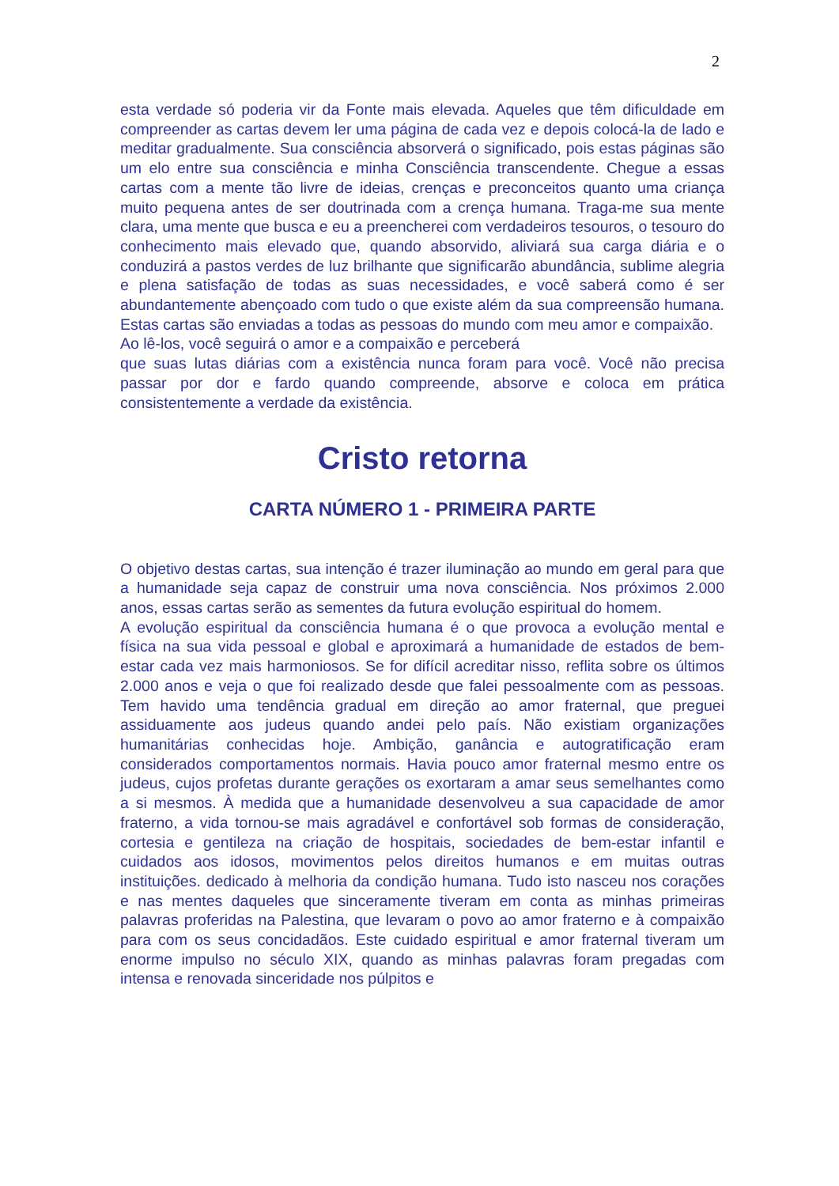2
esta verdade só poderia vir da Fonte mais elevada. Aqueles que têm dificuldade em compreender as cartas devem ler uma página de cada vez e depois colocá-la de lado e meditar gradualmente. Sua consciência absorverá o significado, pois estas páginas são um elo entre sua consciência e minha Consciência transcendente. Chegue a essas cartas com a mente tão livre de ideias, crenças e preconceitos quanto uma criança muito pequena antes de ser doutrinada com a crença humana. Traga-me sua mente clara, uma mente que busca e eu a preencherei com verdadeiros tesouros, o tesouro do conhecimento mais elevado que, quando absorvido, aliviará sua carga diária e o conduzirá a pastos verdes de luz brilhante que significarão abundância, sublime alegria e plena satisfação de todas as suas necessidades, e você saberá como é ser abundantemente abençoado com tudo o que existe além da sua compreensão humana. Estas cartas são enviadas a todas as pessoas do mundo com meu amor e compaixão.
Ao lê-los, você seguirá o amor e a compaixão e perceberá
que suas lutas diárias com a existência nunca foram para você. Você não precisa passar por dor e fardo quando compreende, absorve e coloca em prática consistentemente a verdade da existência.
Cristo retorna
CARTA NÚMERO 1 - PRIMEIRA PARTE
O objetivo destas cartas, sua intenção é trazer iluminação ao mundo em geral para que a humanidade seja capaz de construir uma nova consciência. Nos próximos 2.000 anos, essas cartas serão as sementes da futura evolução espiritual do homem.
A evolução espiritual da consciência humana é o que provoca a evolução mental e física na sua vida pessoal e global e aproximará a humanidade de estados de bem-estar cada vez mais harmoniosos. Se for difícil acreditar nisso, reflita sobre os últimos 2.000 anos e veja o que foi realizado desde que falei pessoalmente com as pessoas. Tem havido uma tendência gradual em direção ao amor fraternal, que preguei assiduamente aos judeus quando andei pelo país. Não existiam organizações humanitárias conhecidas hoje. Ambição, ganância e autogratificação eram considerados comportamentos normais. Havia pouco amor fraternal mesmo entre os judeus, cujos profetas durante gerações os exortaram a amar seus semelhantes como a si mesmos. À medida que a humanidade desenvolveu a sua capacidade de amor fraterno, a vida tornou-se mais agradável e confortável sob formas de consideração, cortesia e gentileza na criação de hospitais, sociedades de bem-estar infantil e cuidados aos idosos, movimentos pelos direitos humanos e em muitas outras instituições. dedicado à melhoria da condição humana. Tudo isto nasceu nos corações e nas mentes daqueles que sinceramente tiveram em conta as minhas primeiras palavras proferidas na Palestina, que levaram o povo ao amor fraterno e à compaixão para com os seus concidadãos. Este cuidado espiritual e amor fraternal tiveram um enorme impulso no século XIX, quando as minhas palavras foram pregadas com intensa e renovada sinceridade nos púlpitos e